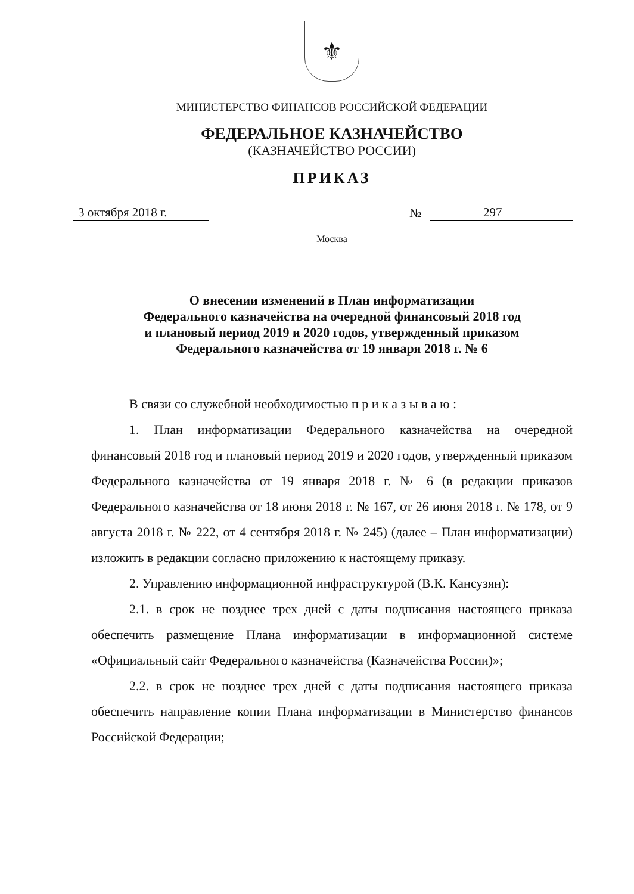⚜
МИНИСТЕРСТВО ФИНАНСОВ РОССИЙСКОЙ ФЕДЕРАЦИИ
ФЕДЕРАЛЬНОЕ КАЗНАЧЕЙСТВО
(КАЗНАЧЕЙСТВО РОССИИ)
ПРИКАЗ
3 октября 2018 г. № 297
Москва
О внесении изменений в План информатизации
Федерального казначейства на очередной финансовый 2018 год
и плановый период 2019 и 2020 годов, утвержденный приказом
Федерального казначейства от 19 января 2018 г. № 6
В связи со служебной необходимостью п р и к а з ы в а ю :
1. План информатизации Федерального казначейства на очередной финансовый 2018 год и плановый период 2019 и 2020 годов, утвержденный приказом Федерального казначейства от 19 января 2018 г. № 6 (в редакции приказов Федерального казначейства от 18 июня 2018 г. № 167, от 26 июня 2018 г. № 178, от 9 августа 2018 г. № 222, от 4 сентября 2018 г. № 245) (далее – План информатизации) изложить в редакции согласно приложению к настоящему приказу.
2. Управлению информационной инфраструктурой (В.К. Кансузян):
2.1. в срок не позднее трех дней с даты подписания настоящего приказа обеспечить размещение Плана информатизации в информационной системе «Официальный сайт Федерального казначейства (Казначейства России)»;
2.2. в срок не позднее трех дней с даты подписания настоящего приказа обеспечить направление копии Плана информатизации в Министерство финансов Российской Федерации;